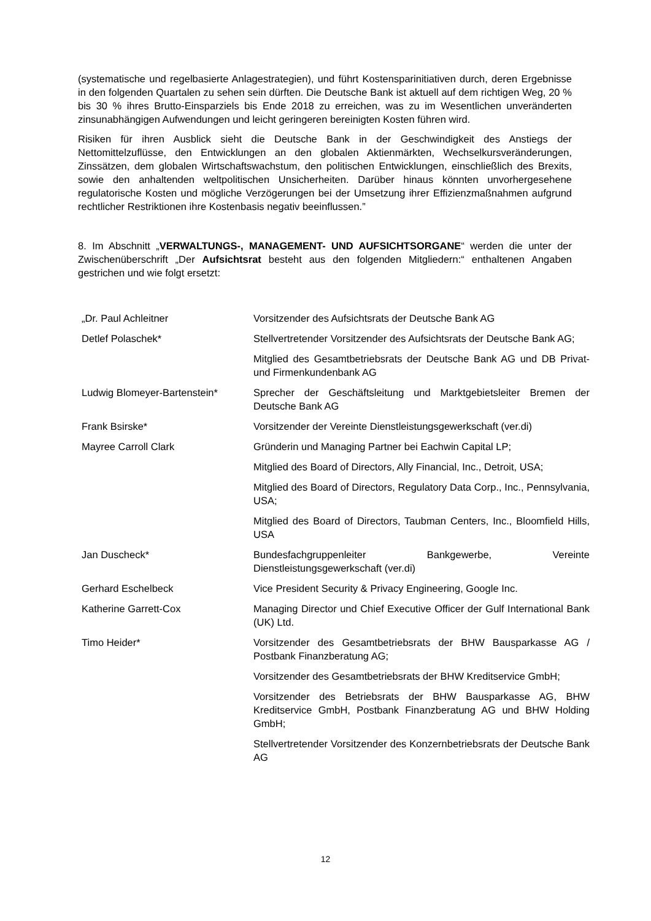(systematische und regelbasierte Anlagestrategien), und führt Kostensparinitiativen durch, deren Ergebnisse in den folgenden Quartalen zu sehen sein dürften. Die Deutsche Bank ist aktuell auf dem richtigen Weg, 20 % bis 30 % ihres Brutto-Einsparziels bis Ende 2018 zu erreichen, was zu im Wesentlichen unveränderten zinsunabhängigen Aufwendungen und leicht geringeren bereinigten Kosten führen wird.
Risiken für ihren Ausblick sieht die Deutsche Bank in der Geschwindigkeit des Anstiegs der Nettomittelzuflüsse, den Entwicklungen an den globalen Aktienmärkten, Wechselkursveränderungen, Zinssätzen, dem globalen Wirtschaftswachstum, den politischen Entwicklungen, einschließlich des Brexits, sowie den anhaltenden weltpolitischen Unsicherheiten. Darüber hinaus könnten unvorhergesehene regulatorische Kosten und mögliche Verzögerungen bei der Umsetzung ihrer Effizienzmaßnahmen aufgrund rechtlicher Restriktionen ihre Kostenbasis negativ beeinflussen.”
8. Im Abschnitt „VERWALTUNGS-, MANAGEMENT- UND AUFSICHTSORGANE“ werden die unter der Zwischenüberschrift „Der Aufsichtsrat besteht aus den folgenden Mitgliedern:“ enthaltenen Angaben gestrichen und wie folgt ersetzt:
| „Dr. Paul Achleitner | Vorsitzender des Aufsichtsrats der Deutsche Bank AG |
| Detlef Polaschek* | Stellvertretender Vorsitzender des Aufsichtsrats der Deutsche Bank AG; |
| | Mitglied des Gesamtbetriebsrats der Deutsche Bank AG und DB Privat- und Firmenkundenbank AG |
| Ludwig Blomeyer-Bartenstein* | Sprecher der Geschäftsleitung und Marktgebietsleiter Bremen der Deutsche Bank AG |
| Frank Bsirske* | Vorsitzender der Vereinte Dienstleistungsgewerkschaft (ver.di) |
| Mayree Carroll Clark | Gründerin und Managing Partner bei Eachwin Capital LP; |
| | Mitglied des Board of Directors, Ally Financial, Inc., Detroit, USA; |
| | Mitglied des Board of Directors, Regulatory Data Corp., Inc., Pennsylvania, USA; |
| | Mitglied des Board of Directors, Taubman Centers, Inc., Bloomfield Hills, USA |
| Jan Duscheck* | Bundesfachgruppenleiter Bankgewerbe, Vereinte Dienstleistungsgewerkschaft (ver.di) |
| Gerhard Eschelbeck | Vice President Security & Privacy Engineering, Google Inc. |
| Katherine Garrett-Cox | Managing Director und Chief Executive Officer der Gulf International Bank (UK) Ltd. |
| Timo Heider* | Vorsitzender des Gesamtbetriebsrats der BHW Bausparkasse AG / Postbank Finanzberatung AG; |
| | Vorsitzender des Gesamtbetriebsrats der BHW Kreditservice GmbH; |
| | Vorsitzender des Betriebsrats der BHW Bausparkasse AG, BHW Kreditservice GmbH, Postbank Finanzberatung AG und BHW Holding GmbH; |
| | Stellvertretender Vorsitzender des Konzernbetriebsrats der Deutsche Bank AG |
12